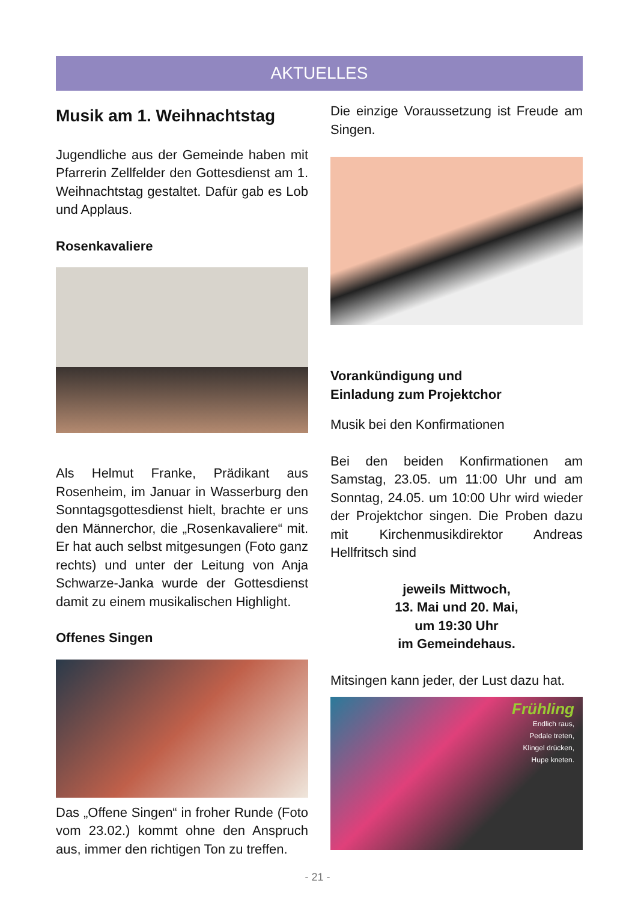AKTUELLES
Musik am 1. Weihnachtstag
Jugendliche aus der Gemeinde haben mit Pfarrerin Zellfelder den Gottesdienst am 1. Weihnachtstag gestaltet. Dafür gab es Lob und Applaus.
Rosenkavaliere
Als Helmut Franke, Prädikant aus Rosenheim, im Januar in Wasserburg den Sonntagsgottesdienst hielt, brachte er uns den Männerchor, die „Rosenkavaliere“ mit. Er hat auch selbst mitgesungen (Foto ganz rechts) und unter der Leitung von Anja Schwarze-Janka wurde der Gottesdienst damit zu einem musikalischen Highlight.
Offenes Singen
Das „Offene Singen“ in froher Runde (Foto vom 23.02.) kommt ohne den Anspruch aus, immer den richtigen Ton zu treffen.
Die einzige Voraussetzung ist Freude am Singen.
Vorankündigung und
Einladung zum Projektchor
Musik bei den Konfirmationen
Bei den beiden Konfirmationen am Samstag, 23.05. um 11:00 Uhr und am Sonntag, 24.05. um 10:00 Uhr wird wieder der Projektchor singen. Die Proben dazu mit Kirchenmusikdirektor Andreas Hellfritsch sind
jeweils Mittwoch,
13. Mai und 20. Mai,
um 19:30 Uhr
im Gemeindehaus.
Mitsingen kann jeder, der Lust dazu hat.
Frühling
Endlich raus,
Pedale treten,
Klingel drücken,
Hupe kneten.
- 21 -